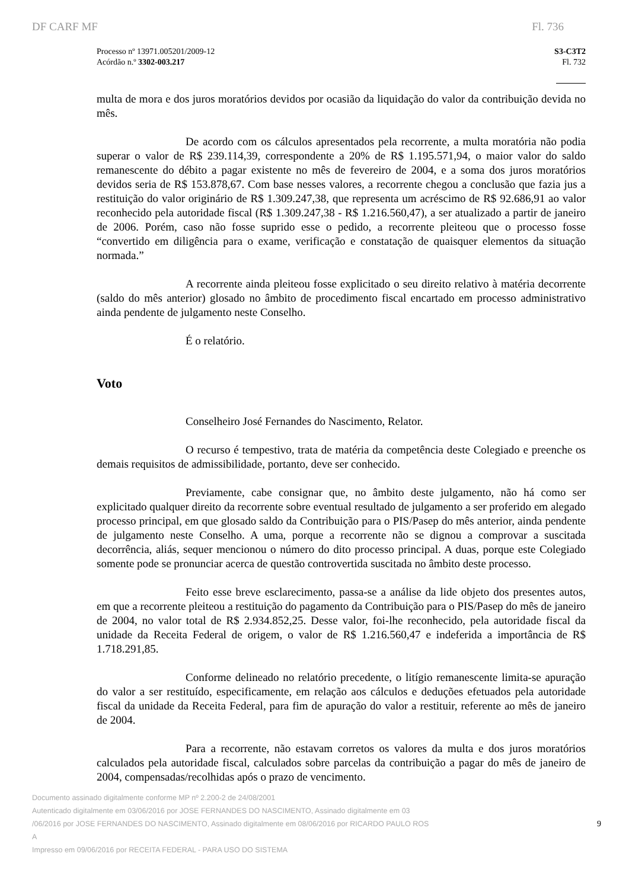DF CARF MF Fl. 736
Processo nº 13971.005201/2009-12
Acórdão n.º 3302-003.217
S3-C3T2
Fl. 732
multa de mora e dos juros moratórios devidos por ocasião da liquidação do valor da contribuição devida no mês.
De acordo com os cálculos apresentados pela recorrente, a multa moratória não podia superar o valor de R$ 239.114,39, correspondente a 20% de R$ 1.195.571,94, o maior valor do saldo remanescente do débito a pagar existente no mês de fevereiro de 2004, e a soma dos juros moratórios devidos seria de R$ 153.878,67. Com base nesses valores, a recorrente chegou a conclusão que fazia jus a restituição do valor originário de R$ 1.309.247,38, que representa um acréscimo de R$ 92.686,91 ao valor reconhecido pela autoridade fiscal (R$ 1.309.247,38 - R$ 1.216.560,47), a ser atualizado a partir de janeiro de 2006. Porém, caso não fosse suprido esse o pedido, a recorrente pleiteou que o processo fosse “convertido em diligência para o exame, verificação e constatação de quaisquer elementos da situação normada.”
A recorrente ainda pleiteou fosse explicitado o seu direito relativo à matéria decorrente (saldo do mês anterior) glosado no âmbito de procedimento fiscal encartado em processo administrativo ainda pendente de julgamento neste Conselho.
É o relatório.
Voto
Conselheiro José Fernandes do Nascimento, Relator.
O recurso é tempestivo, trata de matéria da competência deste Colegiado e preenche os demais requisitos de admissibilidade, portanto, deve ser conhecido.
Previamente, cabe consignar que, no âmbito deste julgamento, não há como ser explicitado qualquer direito da recorrente sobre eventual resultado de julgamento a ser proferido em alegado processo principal, em que glosado saldo da Contribuição para o PIS/Pasep do mês anterior, ainda pendente de julgamento neste Conselho. A uma, porque a recorrente não se dignou a comprovar a suscitada decorrência, aliás, sequer mencionou o número do dito processo principal. A duas, porque este Colegiado somente pode se pronunciar acerca de questão controvertida suscitada no âmbito deste processo.
Feito esse breve esclarecimento, passa-se a análise da lide objeto dos presentes autos, em que a recorrente pleiteou a restituição do pagamento da Contribuição para o PIS/Pasep do mês de janeiro de 2004, no valor total de R$ 2.934.852,25. Desse valor, foi-lhe reconhecido, pela autoridade fiscal da unidade da Receita Federal de origem, o valor de R$ 1.216.560,47 e indeferida a importância de R$ 1.718.291,85.
Conforme delineado no relatório precedente, o litígio remanescente limita-se apuração do valor a ser restituído, especificamente, em relação aos cálculos e deduções efetuados pela autoridade fiscal da unidade da Receita Federal, para fim de apuração do valor a restituir, referente ao mês de janeiro de 2004.
Para a recorrente, não estavam corretos os valores da multa e dos juros moratórios calculados pela autoridade fiscal, calculados sobre parcelas da contribuição a pagar do mês de janeiro de 2004, compensadas/recolhidas após o prazo de vencimento.
Documento assinado digitalmente conforme MP nº 2.200-2 de 24/08/2001
Autenticado digitalmente em 03/06/2016 por JOSE FERNANDES DO NASCIMENTO, Assinado digitalmente em 03
/06/2016 por JOSE FERNANDES DO NASCIMENTO, Assinado digitalmente em 08/06/2016 por RICARDO PAULO ROS
A
Impresso em 09/06/2016 por RECEITA FEDERAL - PARA USO DO SISTEMA
9